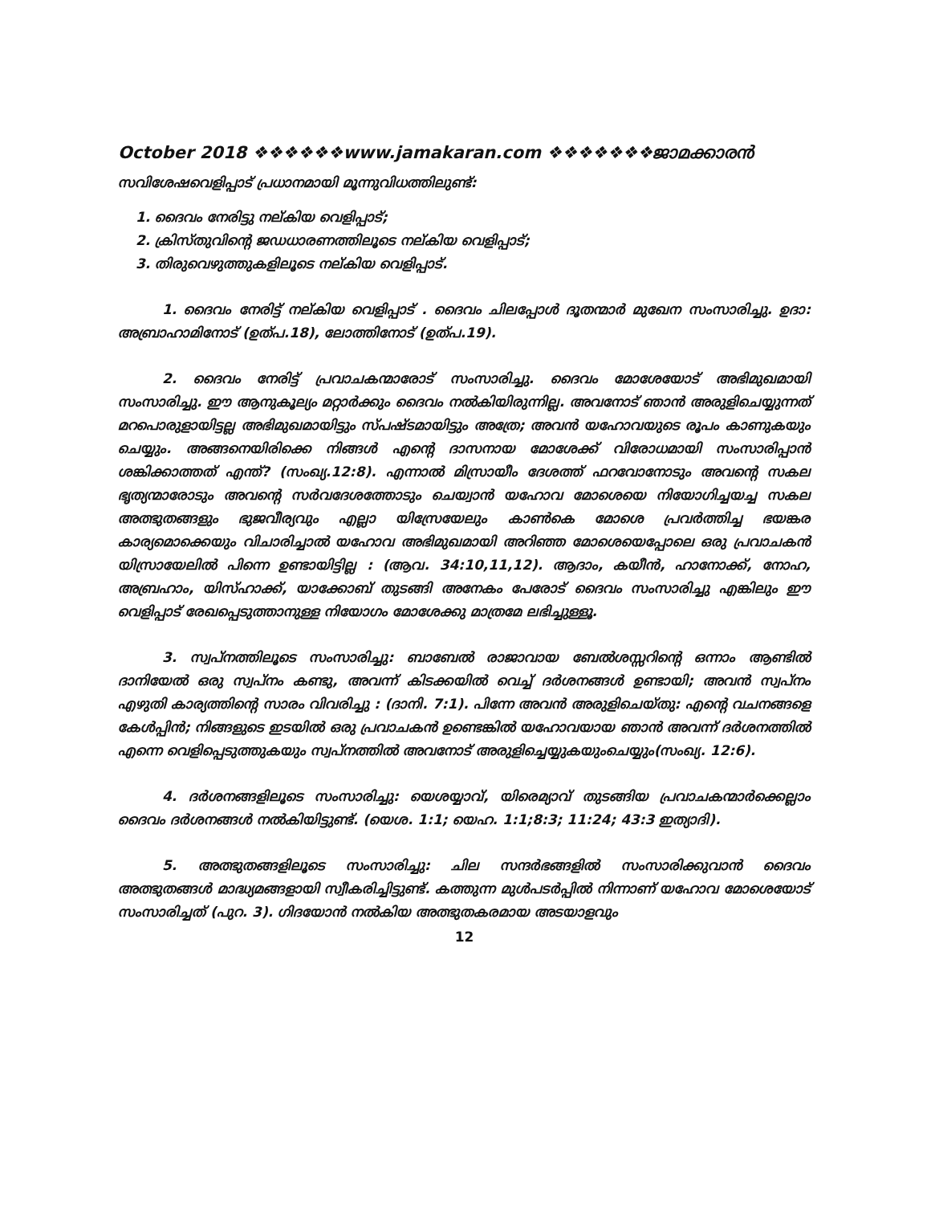October 2018 ❖❖❖❖❖❖www.jamakaran.com ❖❖❖❖❖❖❖ജാമക്കാരൻ
സവിശേഷവെളിപ്പാട് പ്രധാനമായി മൂന്നുവിധത്തിലുണ്ട്:
1. ദൈവം നേരിട്ടു നല്കിയ വെളിപ്പാട്;
2. ക്രിസ്തുവിന്റെ ജഡധാരണത്തിലൂടെ നല്കിയ വെളിപ്പാട്;
3. തിരുവെഴുത്തുകളിലൂടെ നല്കിയ വെളിപ്പാട്.
1. ദൈവം നേരിട്ട് നല്കിയ വെളിപ്പാട് . ദൈവം ചിലപ്പോൾ ദൂതന്മാർ മുഖേന സംസാരിച്ചു. ഉദാ: അബ്രാഹാമിനോട് (ഉത്പ.18), ലോത്തിനോട് (ഉത്പ.19).
2. ദൈവം നേരിട്ട് പ്രവാചകന്മാരോട് സംസാരിച്ചു. ദൈവം മോശേയോട് അഭിമുഖമായി സംസാരിച്ചു. ഈ ആനുകൂല്യം മറ്റാർക്കും ദൈവം നൽകിയിരുന്നില്ല. അവനോട് ഞാൻ അരുളിചെയ്യുന്നത് മറപൊരുളായിട്ടല്ല അഭിമുഖമായിട്ടും സ്പഷ്ടമായിട്ടും അത്രേ; അവൻ യഹോവയുടെ രൂപം കാണുകയും ചെയ്യും. അങ്ങനെയിരിക്കെ നിങ്ങൾ എന്റെ ദാസനായ മോശേക്ക് വിരോധമായി സംസാരിപ്പാൻ ശങ്കിക്കാത്തത് എന്ത്? (സംഖ്യ.12:8). എന്നാൽ മിസ്രായീം ദേശത്ത് ഫറവോനോടും അവന്റെ സകല ഭൃത്യന്മാരോടും അവന്റെ സർവദേശത്തോടും ചെയ്വാൻ യഹോവ മോശെയെ നിയോഗിച്ചയച്ച സകല അത്ഭുതങ്ങളും ഭുജവീര്യവും എല്ലാ യിസ്രേയേലും കാൺകെ മോശെ പ്രവർത്തിച്ച ഭയങ്കര കാര്യമൊക്കെയും വിചാരിച്ചാൽ യഹോവ അഭിമുഖമായി അറിഞ്ഞ മോശെയെപ്പോലെ ഒരു പ്രവാചകൻ യിസ്രായേലിൽ പിന്നെ ഉണ്ടായിട്ടില്ല : (ആവ. 34:10,11,12). ആദാം, കയീൻ, ഹാനോക്ക്, നോഹ, അബ്രഹാം, യിസ്ഹാക്ക്, യാക്കോബ് തുടങ്ങി അനേകം പേരോട് ദൈവം സംസാരിച്ചു എങ്കിലും ഈ വെളിപ്പാട് രേഖപ്പെടുത്താനുള്ള നിയോഗം മോശേക്കു മാത്രമേ ലഭിച്ചുള്ളൂ.
3. സ്വപ്നത്തിലൂടെ സംസാരിച്ചു: ബാബേൽ രാജാവായ ബേൽശസ്സറിന്റെ ഒന്നാം ആണ്ടിൽ ദാനിയേൽ ഒരു സ്വപ്നം കണ്ടു, അവന്ന് കിടക്കയിൽ വെച്ച് ദർശനങ്ങൾ ഉണ്ടായി; അവൻ സ്വപ്നം എഴുതി കാര്യത്തിന്റെ സാരം വിവരിച്ചു : (ദാനി. 7:1). പിന്നേ അവൻ അരുളിചെയ്തു: എന്റെ വചനങ്ങളെ കേൾപ്പിൻ; നിങ്ങളുടെ ഇടയിൽ ഒരു പ്രവാചകൻ ഉണ്ടെങ്കിൽ യഹോവയായ ഞാൻ അവന്ന് ദർശനത്തിൽ എന്നെ വെളിപ്പെടുത്തുകയും സ്വപ്നത്തിൽ അവനോട് അരുളിച്ചെയ്യുകയുംചെയ്യും(സംഖ്യ. 12:6).
4. ദർശനങ്ങളിലൂടെ സംസാരിച്ചു: യെശയ്യാവ്, യിരെമ്യാവ് തുടങ്ങിയ പ്രവാചകന്മാർക്കെല്ലാം ദൈവം ദർശനങ്ങൾ നൽകിയിട്ടുണ്ട്. (യെശ. 1:1; യെഹ. 1:1;8:3; 11:24; 43:3 ഇത്യാദി).
5. അത്ഭുതങ്ങളിലൂടെ സംസാരിച്ചു: ചില സന്ദർഭങ്ങളിൽ സംസാരിക്കുവാൻ ദൈവം അത്ഭുതങ്ങൾ മാദ്ധ്യമങ്ങളായി സ്വീകരിച്ചിട്ടുണ്ട്. കത്തുന്ന മുൾപടർപ്പിൽ നിന്നാണ് യഹോവ മോശെയോട് സംസാരിച്ചത് (പുറ. 3). ഗിദയോൻ നൽകിയ അത്ഭുതകരമായ അടയാളവും
12